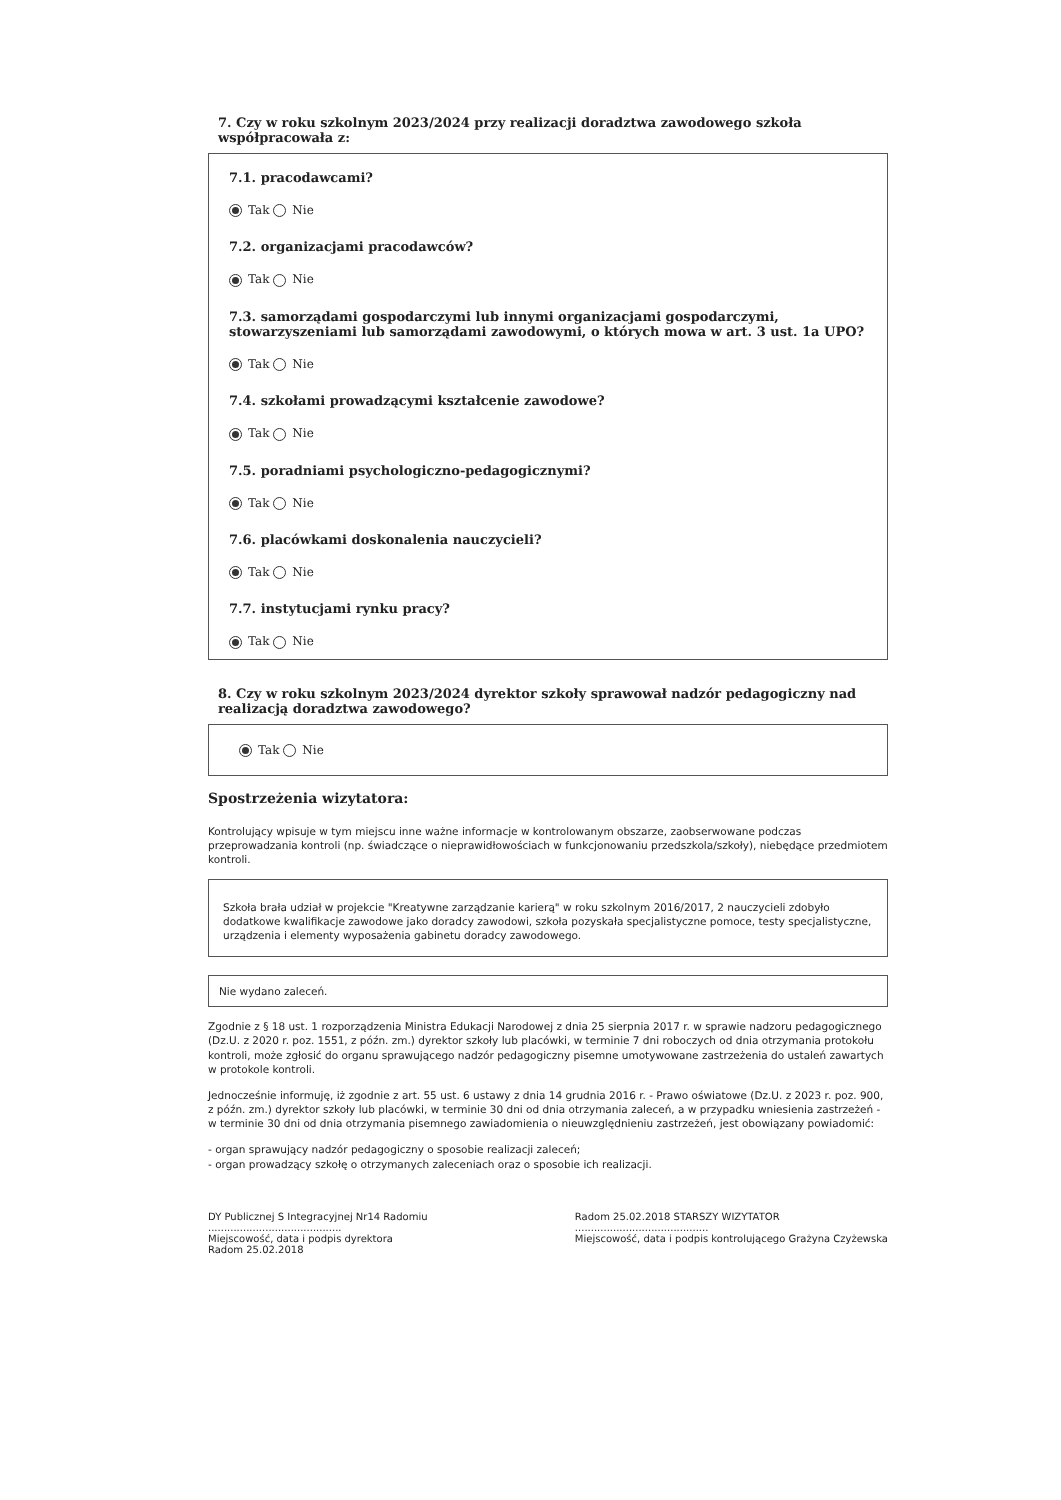7. Czy w roku szkolnym 2023/2024 przy realizacji doradztwa zawodowego szkoła współpracowała z:
7.1. pracodawcami?
Tak Nie
7.2. organizacjami pracodawców?
Tak Nie
7.3. samorządami gospodarczymi lub innymi organizacjami gospodarczymi, stowarzyszeniami lub samorządami zawodowymi, o których mowa w art. 3 ust. 1a UPO?
Tak Nie
7.4. szkołami prowadzącymi kształcenie zawodowe?
Tak Nie
7.5. poradniami psychologiczno-pedagogicznymi?
Tak Nie
7.6. placówkami doskonalenia nauczycieli?
Tak Nie
7.7. instytucjami rynku pracy?
Tak Nie
8. Czy w roku szkolnym 2023/2024 dyrektor szkoły sprawował nadzór pedagogiczny nad realizacją doradztwa zawodowego?
Tak Nie
Spostrzeżenia wizytatora:
Kontrolujący wpisuje w tym miejscu inne ważne informacje w kontrolowanym obszarze, zaobserwowane podczas przeprowadzania kontroli (np. świadczące o nieprawidłowościach w funkcjonowaniu przedszkola/szkoły), niebędące przedmiotem kontroli.
Szkoła brała udział w projekcie "Kreatywne zarządzanie karierą" w roku szkolnym 2016/2017, 2 nauczycieli zdobyło dodatkowe kwalifikacje zawodowe jako doradcy zawodowi, szkoła pozyskała specjalistyczne pomoce, testy specjalistyczne, urządzenia i elementy wyposażenia gabinetu doradcy zawodowego.
Nie wydano zaleceń.
Zgodnie z § 18 ust. 1 rozporządzenia Ministra Edukacji Narodowej z dnia 25 sierpnia 2017 r. w sprawie nadzoru pedagogicznego (Dz.U. z 2020 r. poz. 1551, z późn. zm.) dyrektor szkoły lub placówki, w terminie 7 dni roboczych od dnia otrzymania protokołu kontroli, może zgłosić do organu sprawującego nadzór pedagogiczny pisemne umotywowane zastrzeżenia do ustaleń zawartych w protokole kontroli.
Jednocześnie informuję, iż zgodnie z art. 55 ust. 6 ustawy z dnia 14 grudnia 2016 r. - Prawo oświatowe (Dz.U. z 2023 r. poz. 900, z późn. zm.) dyrektor szkoły lub placówki, w terminie 30 dni od dnia otrzymania zaleceń, a w przypadku wniesienia zastrzeżeń - w terminie 30 dni od dnia otrzymania pisemnego zawiadomienia o nieuwzględnieniu zastrzeżeń, jest obowiązany powiadomić:
- organ sprawujący nadzór pedagogiczny o sposobie realizacji zaleceń;
- organ prowadzący szkołę o otrzymanych zaleceniach oraz o sposobie ich realizacji.
DY Publicznej S Integracyjnej Nr14 Radomiu
..........................................
Miejscowość, data i podpis dyrektora
Radom 25.02.2018
Radom 25.02.2018 STARSZY WIZYTATOR
..........................................
Miejscowość, data i podpis kontrolującego Grażyna Czyżewska